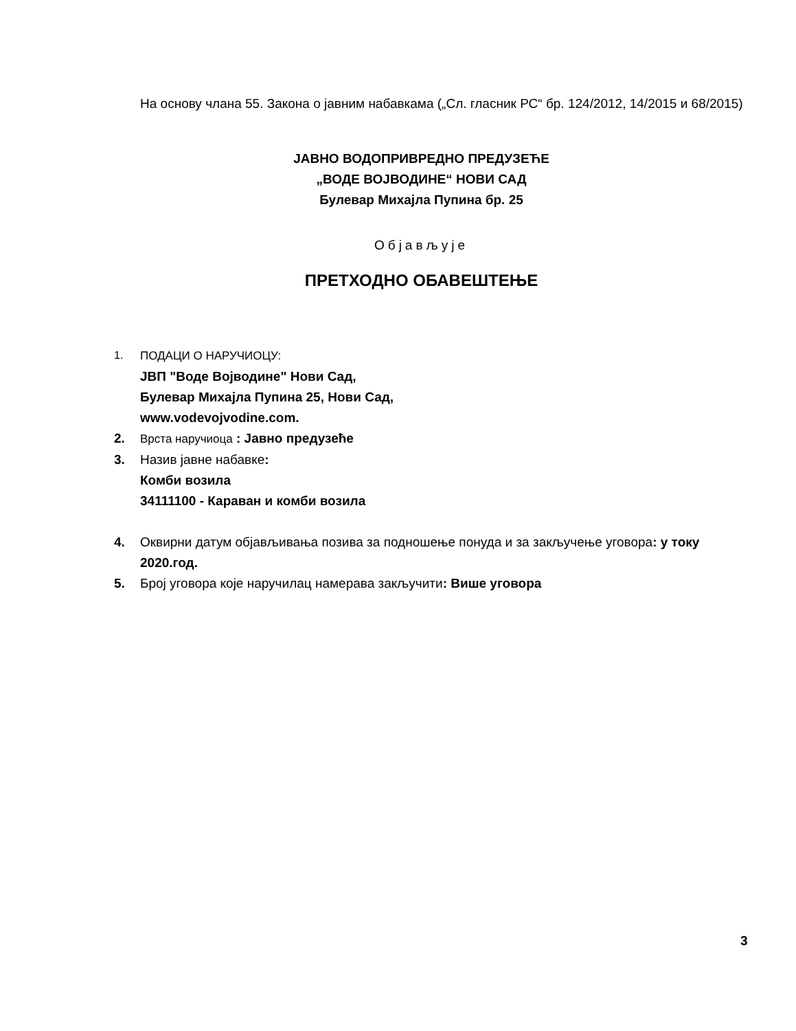На основу члана 55. Закона о јавним набавкама („Сл. гласник РС“ бр. 124/2012, 14/2015 и 68/2015)
ЈАВНО ВОДОПРИВРЕДНО ПРЕДУЗЕЋЕ
„ВОДЕ ВОЈВОДИНЕ“ НОВИ САД
Булевар Михајла Пупина бр. 25
Објављује
ПРЕТХОДНО ОБАВЕШТЕЊЕ
1. ПОДАЦИ О НАРУЧИОЦУ:
ЈВП "Воде Војводине" Нови Сад,
Булевар Михајла Пупина 25, Нови Сад,
www.vodevojvodine.com.
2. Врста наручиоца : Јавно предузеће
3. Назив јавне набавке:
Комби возила
34111100 - Караван и комби возила
4. Оквирни датум објављивања позива за подношење понуда и за закључење уговора: у току 2020.год.
5. Број уговора које наручилац намерава закључити: Више уговора
3